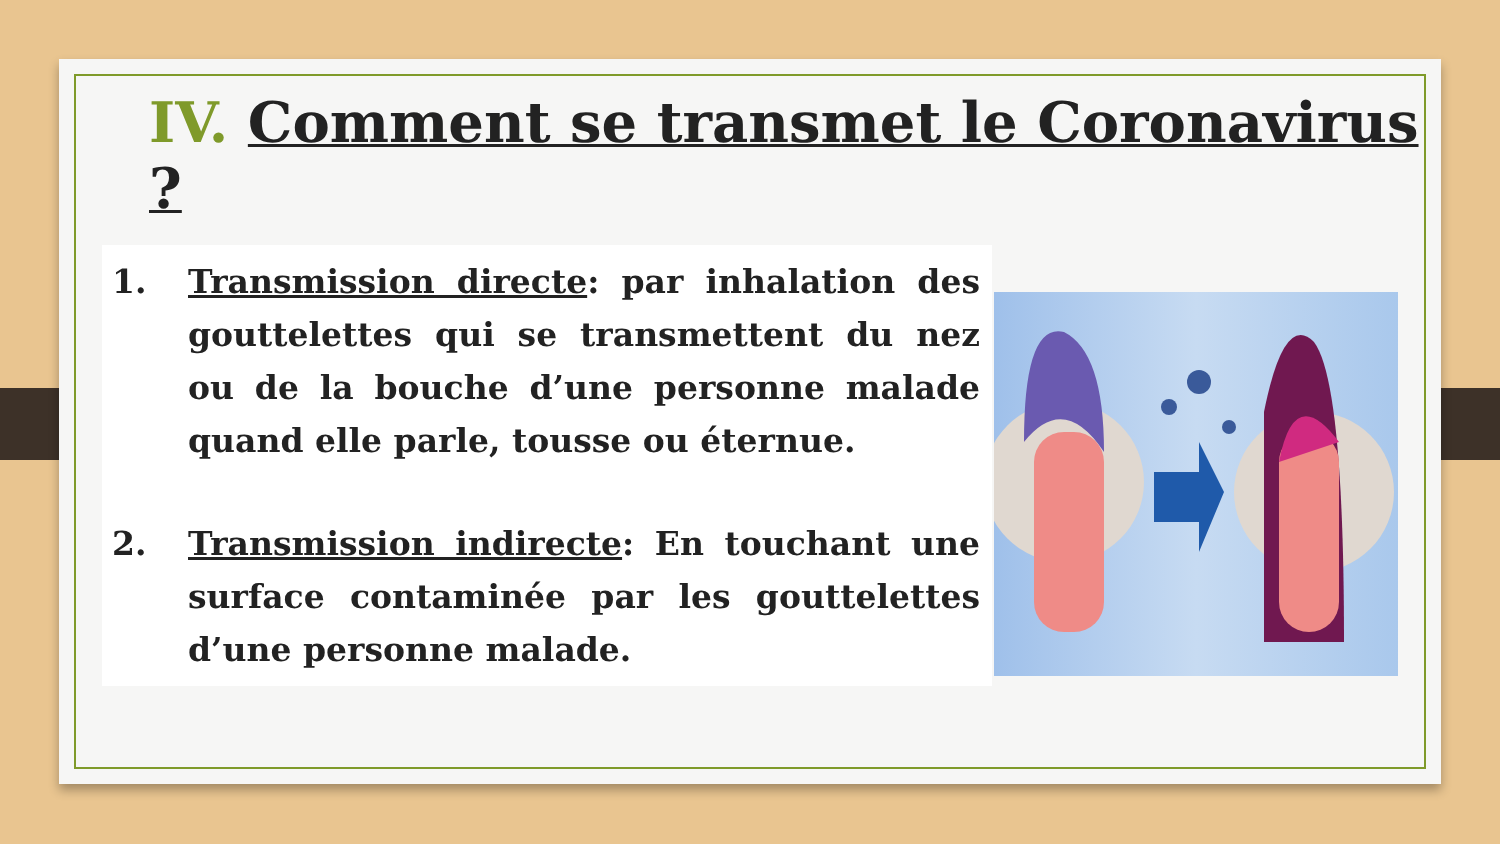IV. Comment se transmet le Coronavirus ?
1. Transmission directe: par inhalation des gouttelettes qui se transmettent du nez ou de la bouche d’une personne malade quand elle parle, tousse ou éternue.
2. Transmission indirecte: En touchant une surface contaminée par les gouttelettes d’une personne malade.